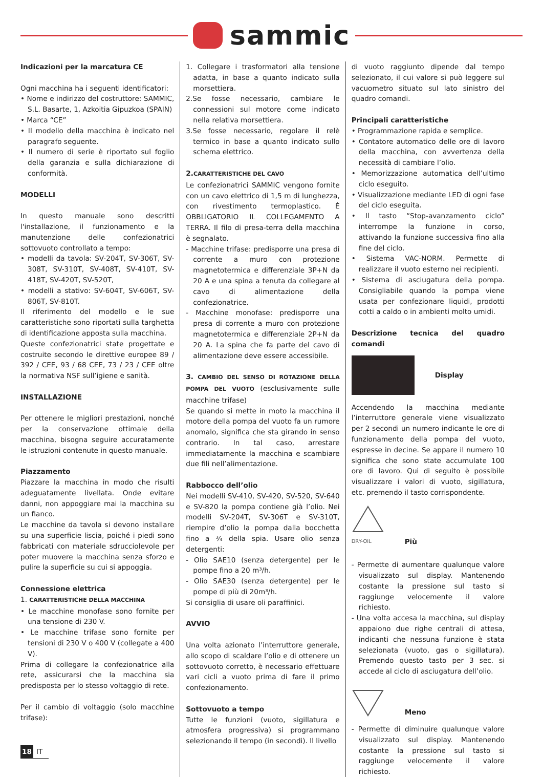sammic
Indicazioni per la marcatura CE
Ogni macchina ha i seguenti identificatori:
• Nome e indirizzo del costruttore: SAMMIC, S.L. Basarte, 1, Azkoitia Gipuzkoa (SPAIN)
• Marca “CE”
• Il modello della macchina è indicato nel paragrafo seguente.
• Il numero di serie è riportato sul foglio della garanzia e sulla dichiarazione di conformità.
MODELLI
In questo manuale sono descritti l'installazione, il funzionamento e la manutenzione delle confezionatrici sottovuoto controllato a tempo:
• modelli da tavola: SV-204T, SV-306T, SV-308T, SV-310T, SV-408T, SV-410T, SV-418T, SV-420T, SV-520T,
• modelli a stativo: SV-604T, SV-606T, SV-806T, SV-810T.
Il riferimento del modello e le sue caratteristiche sono riportati sulla targhetta di identificazione apposta sulla macchina.
Queste confezionatrici state progettate e costruite secondo le direttive europee 89 / 392 / CEE, 93 / 68 CEE, 73 / 23 / CEE oltre la normativa NSF sull’igiene e sanità.
INSTALLAZIONE
Per ottenere le migliori prestazioni, nonché per la conservazione ottimale della macchina, bisogna seguire accuratamente le istruzioni contenute in questo manuale.
Piazzamento
Piazzare la macchina in modo che risulti adeguatamente livellata. Onde evitare danni, non appoggiare mai la macchina su un fianco.
Le macchine da tavola si devono installare su una superficie liscia, poiché i piedi sono fabbricati con materiale sdrucciolevole per poter muovere la macchina senza sforzo e pulire la superficie su cui si appoggia.
Connessione elettrica
1. CARATTERISTICHE DELLA MACCHINA
• Le macchine monofase sono fornite per una tensione di 230 V.
• Le macchine trifase sono fornite per tensioni di 230 V o 400 V (collegate a 400 V).
Prima di collegare la confezionatrice alla rete, assicurarsi che la macchina sia predisposta per lo stesso voltaggio di rete.
Per il cambio di voltaggio (solo macchine trifase):
1. Collegare i trasformatori alla tensione adatta, in base a quanto indicato sulla morsettiera.
2.Se fosse necessario, cambiare le connessioni sul motore come indicato nella relativa morsettiera.
3.Se fosse necessario, regolare il relè termico in base a quanto indicato sullo schema elettrico.
2. CARATTERISTICHE DEL CAVO
Le confezionatrici SAMMIC vengono fornite con un cavo elettrico di 1,5 m di lunghezza, con rivestimento termoplastico. È OBBLIGATORIO IL COLLEGAMENTO A TERRA. Il filo di presa-terra della macchina è segnalato.
- Macchine trifase: predisporre una presa di corrente a muro con protezione magnetotermica e differenziale 3P+N da 20 A e una spina a tenuta da collegare al cavo di alimentazione della confezionatrice.
- Macchine monofase: predisporre una presa di corrente a muro con protezione magnetotermica e differenziale 2P+N da 20 A. La spina che fa parte del cavo di alimentazione deve essere accessibile.
3. CAMBIO DEL SENSO DI ROTAZIONE DELLA POMPA DEL VUOTO (esclusivamente sulle macchine trifase)
Se quando si mette in moto la macchina il motore della pompa del vuoto fa un rumore anomalo, significa che sta girando in senso contrario. In tal caso, arrestare immediatamente la macchina e scambiare due fili nell’alimentazione.
Rabbocco dell’olio
Nei modelli SV-410, SV-420, SV-520, SV-640 e SV-820 la pompa contiene già l’olio. Nei modelli SV-204T, SV-306T e SV-310T, riempire d’olio la pompa dalla bocchetta fino a ¾ della spia. Usare olio senza detergenti:
- Olio SAE10 (senza detergente) per le pompe fino a 20 m³/h.
- Olio SAE30 (senza detergente) per le pompe di più di 20m³/h.
Si consiglia di usare oli paraffinici.
AVVIO
Una volta azionato l’interruttore generale, allo scopo di scaldare l’olio e di ottenere un sottovuoto corretto, è necessario effettuare vari cicli a vuoto prima di fare il primo confezionamento.
Sottovuoto a tempo
Tutte le funzioni (vuoto, sigillatura e atmosfera progressiva) si programmano selezionando il tempo (in secondi). Il livello
di vuoto raggiunto dipende dal tempo selezionato, il cui valore si può leggere sul vacuometro situato sul lato sinistro del quadro comandi.
Principali caratteristiche
• Programmazione rapida e semplice.
• Contatore automatico delle ore di lavoro della macchina, con avvertenza della necessità di cambiare l’olio.
• Memorizzazione automatica dell’ultimo ciclo eseguito.
• Visualizzazione mediante LED di ogni fase del ciclo eseguita.
• Il tasto “Stop-avanzamento ciclo” interrompe la funzione in corso, attivando la funzione successiva fino alla fine del ciclo.
• Sistema VAC-NORM. Permette di realizzare il vuoto esterno nei recipienti.
• Sistema di asciugatura della pompa. Consigliabile quando la pompa viene usata per confezionare liquidi, prodotti cotti a caldo o in ambienti molto umidi.
Descrizione tecnica del quadro comandi
Display
Accendendo la macchina mediante l’interruttore generale viene visualizzato per 2 secondi un numero indicante le ore di funzionamento della pompa del vuoto, espresse in decine. Se appare il numero 10 significa che sono state accumulate 100 ore di lavoro. Qui di seguito è possibile visualizzare i valori di vuoto, sigillatura, etc. premendo il tasto corrispondente.
DRY-OIL
Più
- Permette di aumentare qualunque valore visualizzato sul display. Mantenendo costante la pressione sul tasto si raggiunge velocemente il valore richiesto.
- Una volta accesa la macchina, sul display appaiono due righe centrali di attesa, indicanti che nessuna funzione è stata selezionata (vuoto, gas o sigillatura). Premendo questo tasto per 3 sec. si accede al ciclo di asciugatura dell’olio.
Meno
- Permette di diminuire qualunque valore visualizzato sul display. Mantenendo costante la pressione sul tasto si raggiunge velocemente il valore richiesto.
18 IT